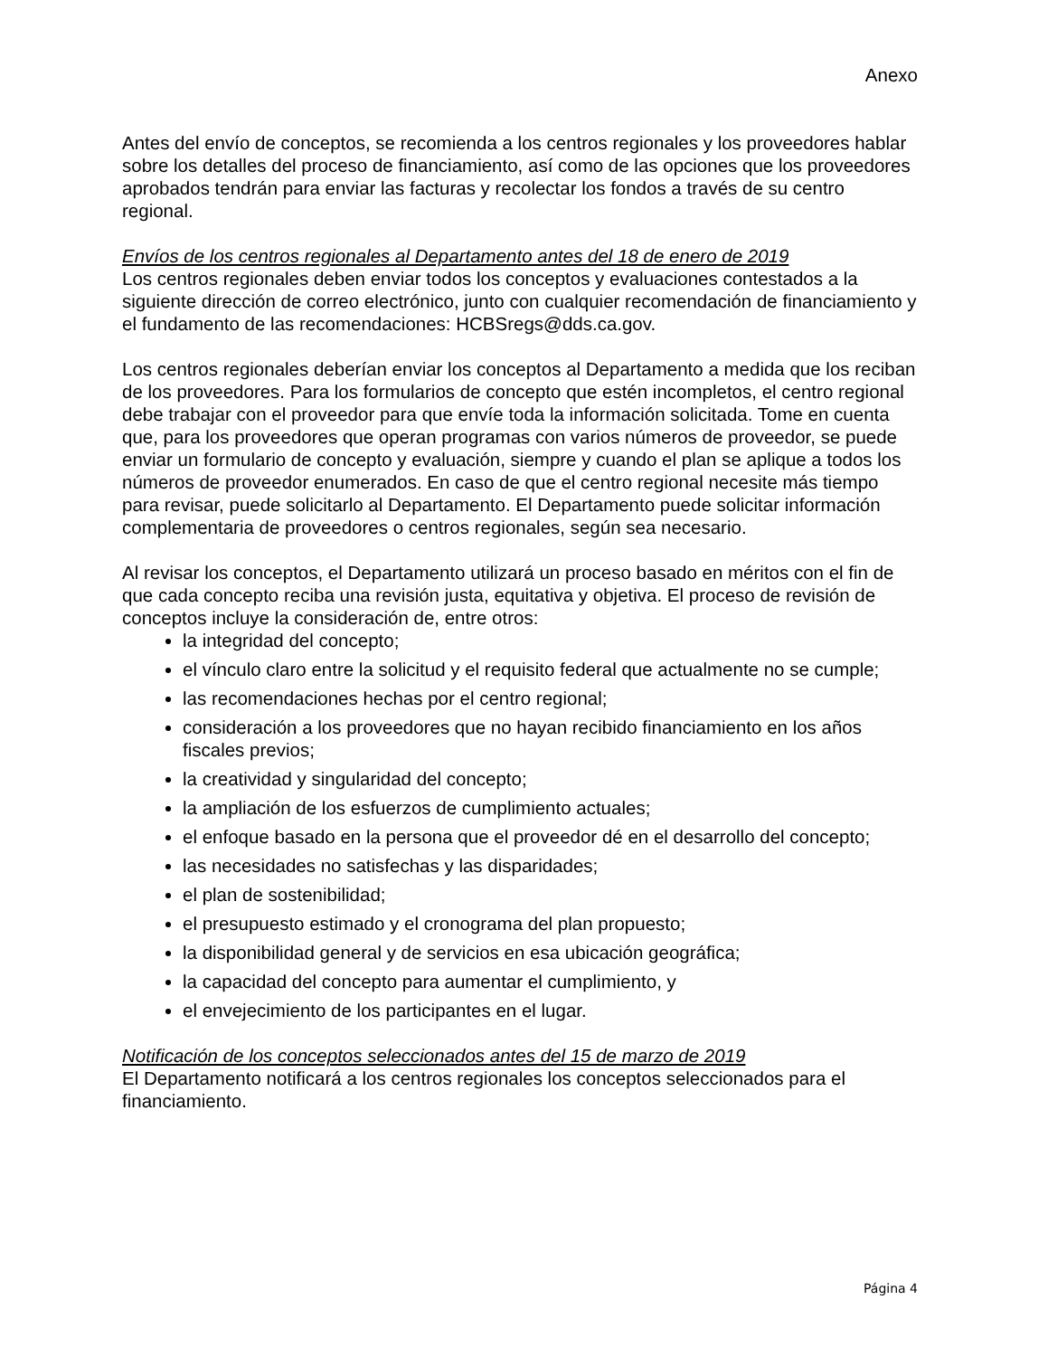Anexo
Antes del envío de conceptos, se recomienda a los centros regionales y los proveedores hablar sobre los detalles del proceso de financiamiento, así como de las opciones que los proveedores aprobados tendrán para enviar las facturas y recolectar los fondos a través de su centro regional.
Envíos de los centros regionales al Departamento antes del 18 de enero de 2019
Los centros regionales deben enviar todos los conceptos y evaluaciones contestados a la siguiente dirección de correo electrónico, junto con cualquier recomendación de financiamiento y el fundamento de las recomendaciones: HCBSregs@dds.ca.gov.
Los centros regionales deberían enviar los conceptos al Departamento a medida que los reciban de los proveedores. Para los formularios de concepto que estén incompletos, el centro regional debe trabajar con el proveedor para que envíe toda la información solicitada. Tome en cuenta que, para los proveedores que operan programas con varios números de proveedor, se puede enviar un formulario de concepto y evaluación, siempre y cuando el plan se aplique a todos los números de proveedor enumerados. En caso de que el centro regional necesite más tiempo para revisar, puede solicitarlo al Departamento. El Departamento puede solicitar información complementaria de proveedores o centros regionales, según sea necesario.
Al revisar los conceptos, el Departamento utilizará un proceso basado en méritos con el fin de que cada concepto reciba una revisión justa, equitativa y objetiva. El proceso de revisión de conceptos incluye la consideración de, entre otros:
la integridad del concepto;
el vínculo claro entre la solicitud y el requisito federal que actualmente no se cumple;
las recomendaciones hechas por el centro regional;
consideración a los proveedores que no hayan recibido financiamiento en los años fiscales previos;
la creatividad y singularidad del concepto;
la ampliación de los esfuerzos de cumplimiento actuales;
el enfoque basado en la persona que el proveedor dé en el desarrollo del concepto;
las necesidades no satisfechas y las disparidades;
el plan de sostenibilidad;
el presupuesto estimado y el cronograma del plan propuesto;
la disponibilidad general y de servicios en esa ubicación geográfica;
la capacidad del concepto para aumentar el cumplimiento, y
el envejecimiento de los participantes en el lugar.
Notificación de los conceptos seleccionados antes del 15 de marzo de 2019
El Departamento notificará a los centros regionales los conceptos seleccionados para el financiamiento.
Página 4